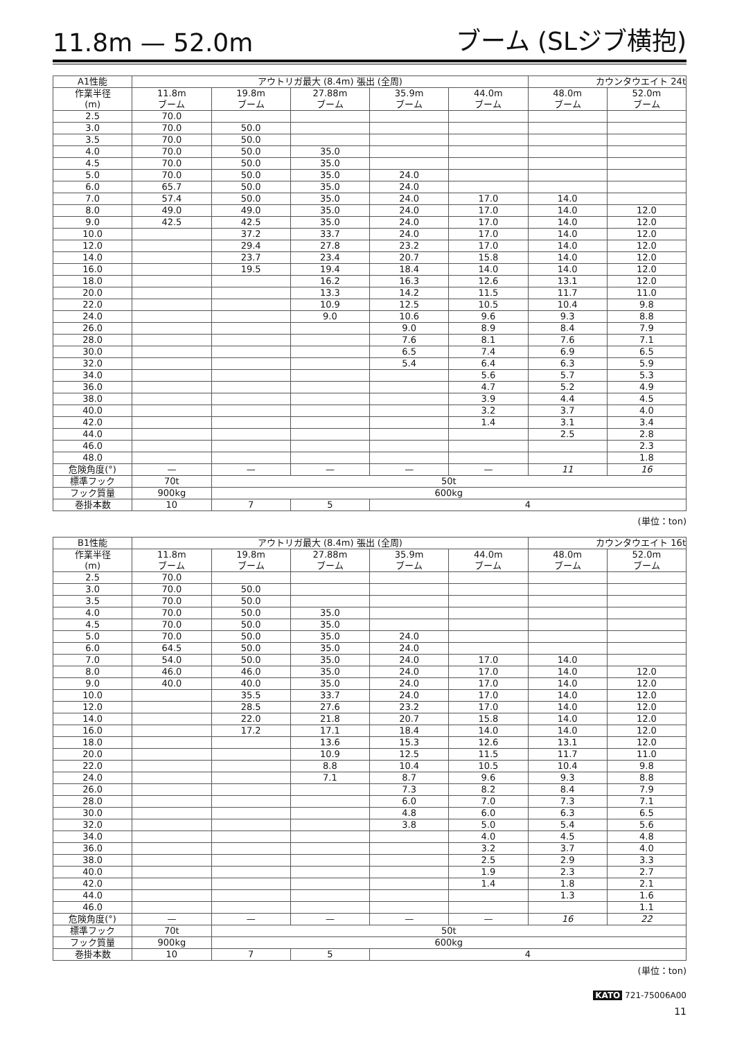11.8m — 52.0m ブーム (SLジブ横抱)
| A1性能 | アウトリガ最大 (8.4m) 張出 (全周) | | | | | カウンタウエイト 24t | |
| --- | --- | --- | --- | --- | --- | --- | --- |
| 作業半径 (m) | 11.8m ブーム | 19.8m ブーム | 27.88m ブーム | 35.9m ブーム | 44.0m ブーム | 48.0m ブーム | 52.0m ブーム |
| 2.5 | 70.0 | | | | | | |
| 3.0 | 70.0 | 50.0 | | | | | |
| 3.5 | 70.0 | 50.0 | | | | | |
| 4.0 | 70.0 | 50.0 | 35.0 | | | | |
| 4.5 | 70.0 | 50.0 | 35.0 | | | | |
| 5.0 | 70.0 | 50.0 | 35.0 | 24.0 | | | |
| 6.0 | 65.7 | 50.0 | 35.0 | 24.0 | | | |
| 7.0 | 57.4 | 50.0 | 35.0 | 24.0 | 17.0 | 14.0 | |
| 8.0 | 49.0 | 49.0 | 35.0 | 24.0 | 17.0 | 14.0 | 12.0 |
| 9.0 | 42.5 | 42.5 | 35.0 | 24.0 | 17.0 | 14.0 | 12.0 |
| 10.0 | | 37.2 | 33.7 | 24.0 | 17.0 | 14.0 | 12.0 |
| 12.0 | | 29.4 | 27.8 | 23.2 | 17.0 | 14.0 | 12.0 |
| 14.0 | | 23.7 | 23.4 | 20.7 | 15.8 | 14.0 | 12.0 |
| 16.0 | | 19.5 | 19.4 | 18.4 | 14.0 | 14.0 | 12.0 |
| 18.0 | | | 16.2 | 16.3 | 12.6 | 13.1 | 12.0 |
| 20.0 | | | 13.3 | 14.2 | 11.5 | 11.7 | 11.0 |
| 22.0 | | | 10.9 | 12.5 | 10.5 | 10.4 | 9.8 |
| 24.0 | | | 9.0 | 10.6 | 9.6 | 9.3 | 8.8 |
| 26.0 | | | | 9.0 | 8.9 | 8.4 | 7.9 |
| 28.0 | | | | 7.6 | 8.1 | 7.6 | 7.1 |
| 30.0 | | | | 6.5 | 7.4 | 6.9 | 6.5 |
| 32.0 | | | | 5.4 | 6.4 | 6.3 | 5.9 |
| 34.0 | | | | | 5.6 | 5.7 | 5.3 |
| 36.0 | | | | | 4.7 | 5.2 | 4.9 |
| 38.0 | | | | | 3.9 | 4.4 | 4.5 |
| 40.0 | | | | | 3.2 | 3.7 | 4.0 |
| 42.0 | | | | | 1.4 | 3.1 | 3.4 |
| 44.0 | | | | | | 2.5 | 2.8 |
| 46.0 | | | | | | | 2.3 |
| 48.0 | | | | | | | 1.8 |
| 危険角度(°) | — | — | — | — | — | 11 | 16 |
| 標準フック | 70t | 50t | | | | | |
| フック質量 | 900kg | 600kg | | | | | |
| 巻掛本数 | 10 | 7 | 5 | 4 | | | |
(単位：ton)
| B1性能 | アウトリガ最大 (8.4m) 張出 (全周) | | | | | カウンタウエイト 16t | |
| --- | --- | --- | --- | --- | --- | --- | --- |
| 作業半径 (m) | 11.8m ブーム | 19.8m ブーム | 27.88m ブーム | 35.9m ブーム | 44.0m ブーム | 48.0m ブーム | 52.0m ブーム |
| 2.5 | 70.0 | | | | | | |
| 3.0 | 70.0 | 50.0 | | | | | |
| 3.5 | 70.0 | 50.0 | | | | | |
| 4.0 | 70.0 | 50.0 | 35.0 | | | | |
| 4.5 | 70.0 | 50.0 | 35.0 | | | | |
| 5.0 | 70.0 | 50.0 | 35.0 | 24.0 | | | |
| 6.0 | 64.5 | 50.0 | 35.0 | 24.0 | | | |
| 7.0 | 54.0 | 50.0 | 35.0 | 24.0 | 17.0 | 14.0 | |
| 8.0 | 46.0 | 46.0 | 35.0 | 24.0 | 17.0 | 14.0 | 12.0 |
| 9.0 | 40.0 | 40.0 | 35.0 | 24.0 | 17.0 | 14.0 | 12.0 |
| 10.0 | | 35.5 | 33.7 | 24.0 | 17.0 | 14.0 | 12.0 |
| 12.0 | | 28.5 | 27.6 | 23.2 | 17.0 | 14.0 | 12.0 |
| 14.0 | | 22.0 | 21.8 | 20.7 | 15.8 | 14.0 | 12.0 |
| 16.0 | | 17.2 | 17.1 | 18.4 | 14.0 | 14.0 | 12.0 |
| 18.0 | | | 13.6 | 15.3 | 12.6 | 13.1 | 12.0 |
| 20.0 | | | 10.9 | 12.5 | 11.5 | 11.7 | 11.0 |
| 22.0 | | | 8.8 | 10.4 | 10.5 | 10.4 | 9.8 |
| 24.0 | | | 7.1 | 8.7 | 9.6 | 9.3 | 8.8 |
| 26.0 | | | | 7.3 | 8.2 | 8.4 | 7.9 |
| 28.0 | | | | 6.0 | 7.0 | 7.3 | 7.1 |
| 30.0 | | | | 4.8 | 6.0 | 6.3 | 6.5 |
| 32.0 | | | | 3.8 | 5.0 | 5.4 | 5.6 |
| 34.0 | | | | | 4.0 | 4.5 | 4.8 |
| 36.0 | | | | | 3.2 | 3.7 | 4.0 |
| 38.0 | | | | | 2.5 | 2.9 | 3.3 |
| 40.0 | | | | | 1.9 | 2.3 | 2.7 |
| 42.0 | | | | | 1.4 | 1.8 | 2.1 |
| 44.0 | | | | | | 1.3 | 1.6 |
| 46.0 | | | | | | | 1.1 |
| 危険角度(°) | — | — | — | — | — | 16 | 22 |
| 標準フック | 70t | 50t | | | | | |
| フック質量 | 900kg | 600kg | | | | | |
| 巻掛本数 | 10 | 7 | 5 | 4 | | | |
(単位：ton)
KATO 721-75006A00
11